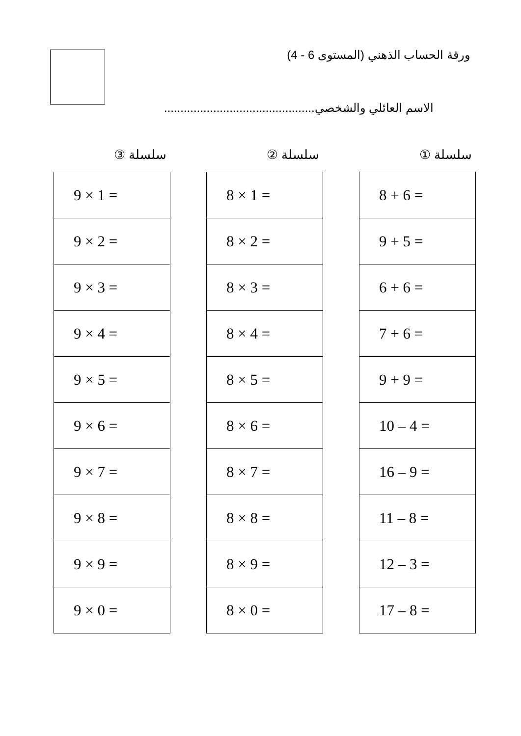ورقة الحساب الذهني (المستوى 6 - 4)
الاسم العائلي والشخصي..............................................
سلسلة ①
| 8 + 6 = |
| 9 + 5 = |
| 6 + 6 = |
| 7 + 6 = |
| 9 + 9 = |
| 10 – 4 = |
| 16 – 9 = |
| 11 – 8 = |
| 12 – 3 = |
| 17 – 8 = |
سلسلة ②
| 8 × 1 = |
| 8 × 2 = |
| 8 × 3 = |
| 8 × 4 = |
| 8 × 5 = |
| 8 × 6 = |
| 8 × 7 = |
| 8 × 8 = |
| 8 × 9 = |
| 8 × 0 = |
سلسلة ③
| 9 × 1 = |
| 9 × 2 = |
| 9 × 3 = |
| 9 × 4 = |
| 9 × 5 = |
| 9 × 6 = |
| 9 × 7 = |
| 9 × 8 = |
| 9 × 9 = |
| 9 × 0 = |